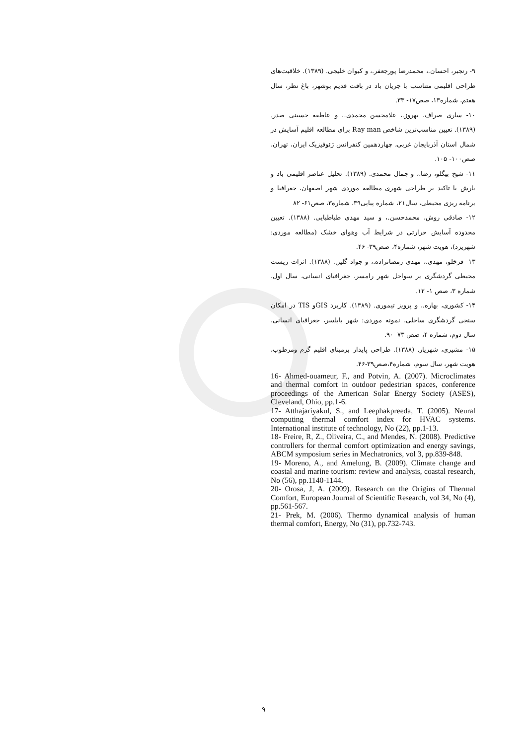۹- رنجبر، احسان.، محمدرضا پورجعفر.، و کیوان خلیجی. (۱۳۸۹). خلاقیت‌های طراحی اقلیمی متناسب با جریان باد در بافت قدیم بوشهر، باغ نظر، سال هفتم، شماره۱۳، صص۱۷- ۳۳.
۱۰- ساری صراف، بهروز.، غلامحسن محمدی.، و عاطفه حسینی صدر. (۱۳۸۹). تعیین مناسب‌ترین شاخص Ray man برای مطالعه اقلیم آسایش در شمال استان آذربایجان غربی، چهاردهمین کنفرانس ژئوفیزیک ایران، تهران، صص۱۰۰- ۱۰۵.
۱۱- شیخ بیگلو، رضا.، و جمال محمدی. (۱۳۸۹). تحلیل عناصر اقلیمی باد و بارش با تاکید بر طراحی شهری مطالعه موردی شهر اصفهان، جغرافیا و برنامه ریزی محیطی، سال۲۱، شماره پیاپی۳۹، شماره۳، صص۶۱- ۸۲
۱۲- صادقی روش، محمدحسن.، و سید مهدی طباطبایی. (۱۳۸۸). تعیین محدوده آسایش حرارتی در شرایط آب وهوای خشک (مطالعه موردی: شهریزد)، هویت شهر، شماره۴، صص۳۹- ۴۶.
۱۳- قرخلو، مهدی.، مهدی رمضانزاده.، و جواد گلین. (۱۳۸۸). اثرات زیست محیطی گردشگری بر سواحل شهر رامسر، جغرافیای انسانی، سال اول، شماره ۳، صص ۱- ۱۲.
۱۴- کشوری، بهاره.، و پرویز تیموری. (۱۳۸۹). کاربرد GISو TIS در امکان سنجی گردشگری ساحلی، نمونه موردی: شهر بابلسر، جغرافیای انسانی، سال دوم، شماره ۴، صص ۷۳- ۹۰.
۱۵- مشیری، شهریار. (۱۳۸۸). طراحی پایدار برمبنای اقلیم گرم ومرطوب، هویت شهر، سال سوم، شماره۴،صص۳۹-۴۶.
16- Ahmed-ouameur, F., and Potvin, A. (2007). Microclimates and thermal comfort in outdoor pedestrian spaces, conference proceedings of the American Solar Energy Society (ASES), Cleveland, Ohio, pp.1-6.
17- Atthajariyakul, S., and Leephakpreeda, T. (2005). Neural computing thermal comfort index for HVAC systems. International institute of technology, No (22), pp.1-13.
18- Freire, R, Z., Oliveira, C., and Mendes, N. (2008). Predictive controllers for thermal comfort optimization and energy savings, ABCM symposium series in Mechatronics, vol 3, pp.839-848.
19- Moreno, A., and Amelung, B. (2009). Climate change and coastal and marine tourism: review and analysis, coastal research, No (56), pp.1140-1144.
20- Orosa, J, A. (2009). Research on the Origins of Thermal Comfort, European Journal of Scientific Research, vol 34, No (4), pp.561-567.
21- Prek, M. (2006). Thermo dynamical analysis of human thermal comfort, Energy, No (31), pp.732-743.
۹